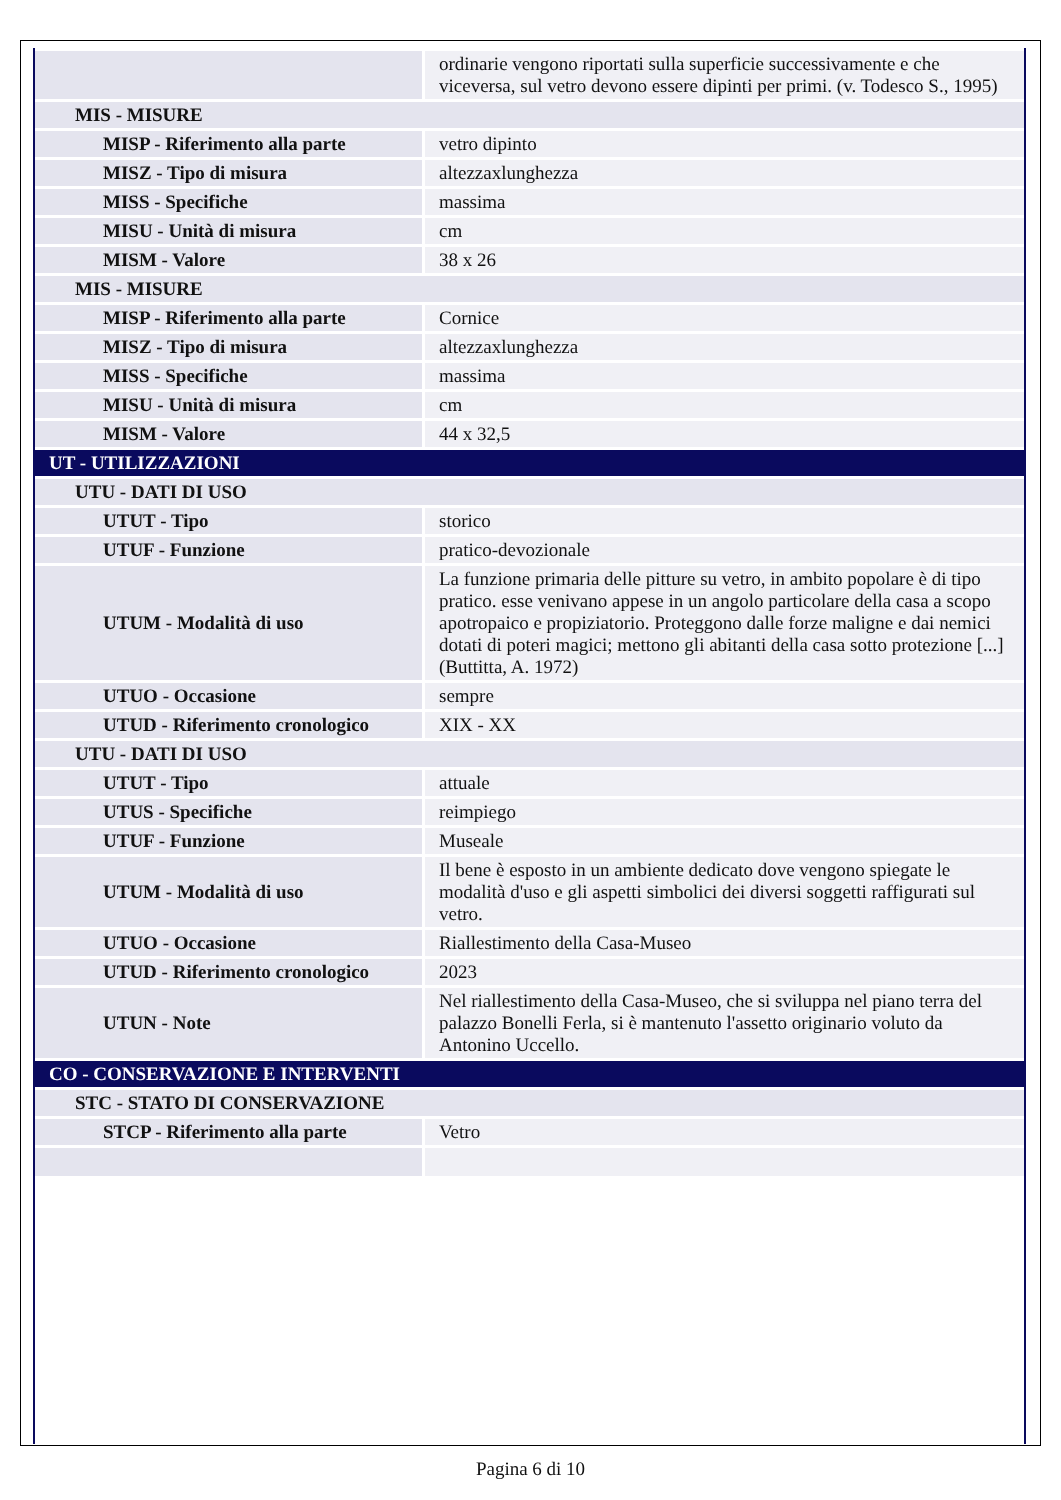| | ordinarie vengono riportati sulla superficie successivamente e che viceversa, sul vetro devono essere dipinti per primi. (v. Todesco S., 1995) |
| MIS - MISURE | |
| MISP - Riferimento alla parte | vetro dipinto |
| MISZ - Tipo di misura | altezzaxlunghezza |
| MISS - Specifiche | massima |
| MISU - Unità di misura | cm |
| MISM - Valore | 38 x 26 |
| MIS - MISURE | |
| MISP - Riferimento alla parte | Cornice |
| MISZ - Tipo di misura | altezzaxlunghezza |
| MISS - Specifiche | massima |
| MISU - Unità di misura | cm |
| MISM - Valore | 44 x 32,5 |
| UT - UTILIZZAZIONI | |
| UTU - DATI DI USO | |
| UTUT - Tipo | storico |
| UTUF - Funzione | pratico-devozionale |
| UTUM - Modalità di uso | La funzione primaria delle pitture su vetro, in ambito popolare è di tipo pratico. esse venivano appese in un angolo particolare della casa a scopo apotropaico e propiziatorio. Proteggono dalle forze maligne e dai nemici dotati di poteri magici; mettono gli abitanti della casa sotto protezione [...] (Buttitta, A. 1972) |
| UTUO - Occasione | sempre |
| UTUD - Riferimento cronologico | XIX - XX |
| UTU - DATI DI USO | |
| UTUT - Tipo | attuale |
| UTUS - Specifiche | reimpiego |
| UTUF - Funzione | Museale |
| UTUM - Modalità di uso | Il bene è esposto in un ambiente dedicato dove vengono spiegate le modalità d'uso e gli aspetti simbolici dei diversi soggetti raffigurati sul vetro. |
| UTUO - Occasione | Riallestimento della Casa-Museo |
| UTUD - Riferimento cronologico | 2023 |
| UTUN - Note | Nel riallestimento della Casa-Museo, che si sviluppa nel piano terra del palazzo Bonelli Ferla, si è mantenuto l'assetto originario voluto da Antonino Uccello. |
| CO - CONSERVAZIONE E INTERVENTI | |
| STC - STATO DI CONSERVAZIONE | |
| STCP - Riferimento alla parte | Vetro |
Pagina 6 di 10